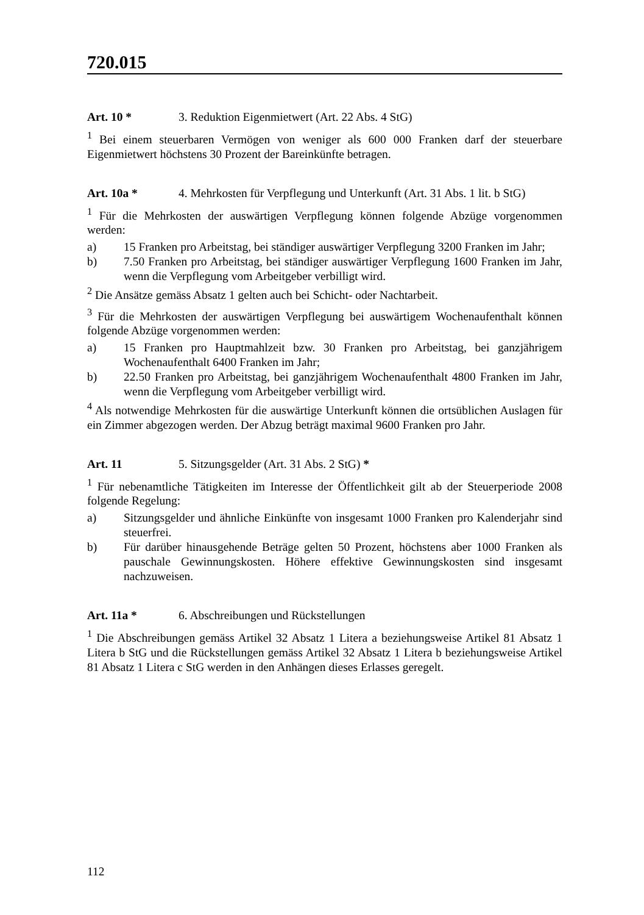720.015
Art. 10 * 3. Reduktion Eigenmietwert (Art. 22 Abs. 4 StG)
<sup>1</sup> Bei einem steuerbaren Vermögen von weniger als 600 000 Franken darf der steuerbare Eigenmietwert höchstens 30 Prozent der Bareinkünfte betragen.
Art. 10a * 4. Mehrkosten für Verpflegung und Unterkunft (Art. 31 Abs. 1 lit. b StG)
<sup>1</sup> Für die Mehrkosten der auswärtigen Verpflegung können folgende Abzüge vorgenommen werden:
a) 15 Franken pro Arbeitstag, bei ständiger auswärtiger Verpflegung 3200 Franken im Jahr;
b) 7.50 Franken pro Arbeitstag, bei ständiger auswärtiger Verpflegung 1600 Franken im Jahr, wenn die Verpflegung vom Arbeitgeber verbilligt wird.
<sup>2</sup> Die Ansätze gemäss Absatz 1 gelten auch bei Schicht- oder Nachtarbeit.
<sup>3</sup> Für die Mehrkosten der auswärtigen Verpflegung bei auswärtigem Wochenaufenthalt können folgende Abzüge vorgenommen werden:
a) 15 Franken pro Hauptmahlzeit bzw. 30 Franken pro Arbeitstag, bei ganzjährigem Wochenaufenthalt 6400 Franken im Jahr;
b) 22.50 Franken pro Arbeitstag, bei ganzjährigem Wochenaufenthalt 4800 Franken im Jahr, wenn die Verpflegung vom Arbeitgeber verbilligt wird.
<sup>4</sup> Als notwendige Mehrkosten für die auswärtige Unterkunft können die ortsüblichen Auslagen für ein Zimmer abgezogen werden. Der Abzug beträgt maximal 9600 Franken pro Jahr.
Art. 11 5. Sitzungsgelder (Art. 31 Abs. 2 StG) *
<sup>1</sup> Für nebenamtliche Tätigkeiten im Interesse der Öffentlichkeit gilt ab der Steuerperiode 2008 folgende Regelung:
a) Sitzungsgelder und ähnliche Einkünfte von insgesamt 1000 Franken pro Kalenderjahr sind steuerfrei.
b) Für darüber hinausgehende Beträge gelten 50 Prozent, höchstens aber 1000 Franken als pauschale Gewinnungskosten. Höhere effektive Gewinnungskosten sind insgesamt nachzuweisen.
Art. 11a * 6. Abschreibungen und Rückstellungen
<sup>1</sup> Die Abschreibungen gemäss Artikel 32 Absatz 1 Litera a beziehungsweise Artikel 81 Absatz 1 Litera b StG und die Rückstellungen gemäss Artikel 32 Absatz 1 Litera b beziehungsweise Artikel 81 Absatz 1 Litera c StG werden in den Anhängen dieses Erlasses geregelt.
112